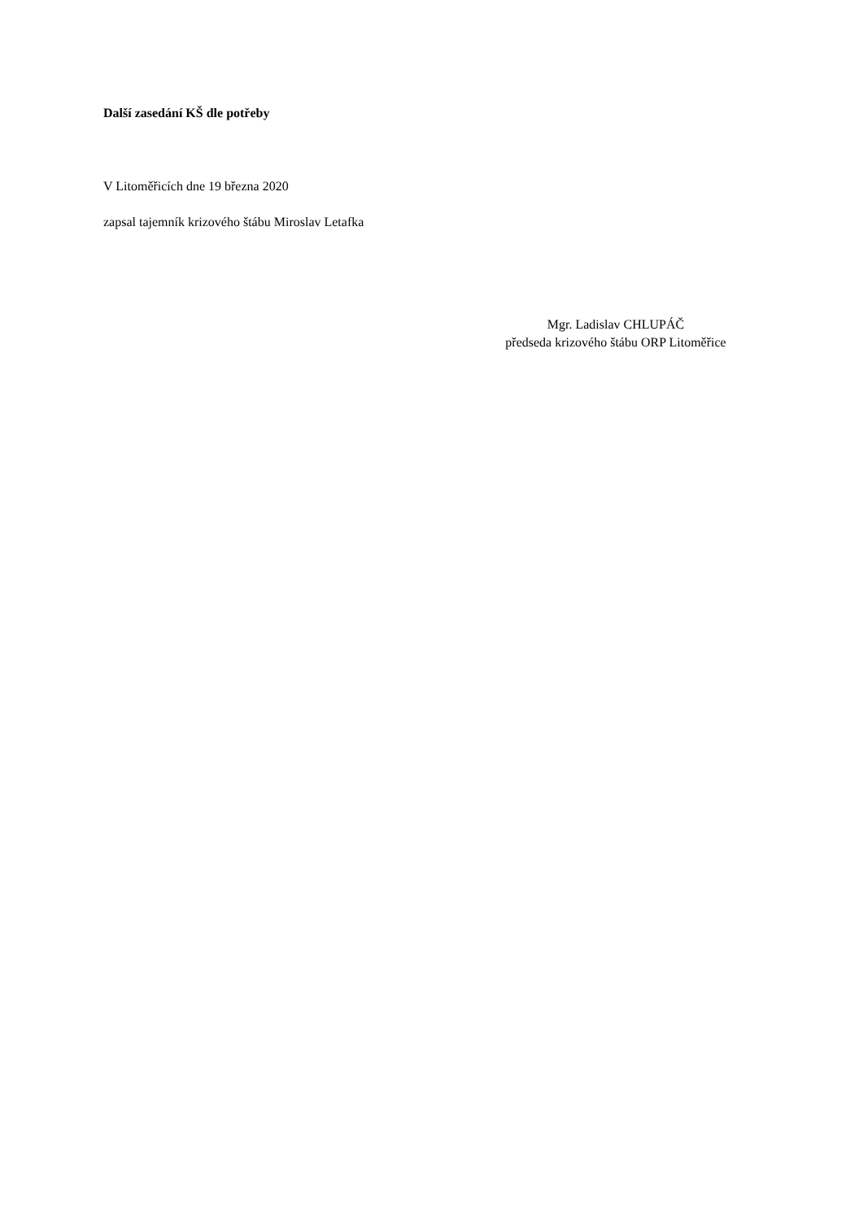Další zasedání KŠ dle potřeby
V Litoměřicích dne 19 března 2020
zapsal tajemník krizového štábu Miroslav Letafka
Mgr. Ladislav CHLUPÁČ
předseda krizového štábu ORP Litoměřice